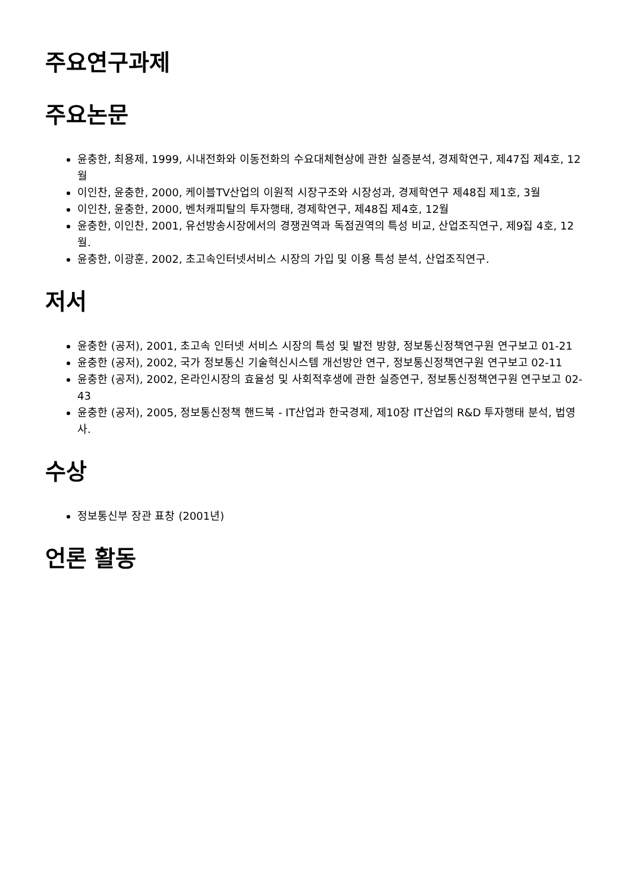주요연구과제
주요논문
윤충한, 최용제, 1999, 시내전화와 이동전화의 수요대체현상에 관한 실증분석, 경제학연구, 제47집 제4호, 12월
이인찬, 윤충한, 2000, 케이블TV산업의 이원적 시장구조와 시장성과, 경제학연구 제48집 제1호, 3월
이인찬, 윤충한, 2000, 벤처캐피탈의 투자행태, 경제학연구, 제48집 제4호, 12월
윤충한, 이인찬, 2001, 유선방송시장에서의 경쟁권역과 독점권역의 특성 비교, 산업조직연구, 제9집 4호, 12월.
윤충한, 이광훈, 2002, 초고속인터넷서비스 시장의 가입 및 이용 특성 분석, 산업조직연구.
저서
윤충한 (공저), 2001, 초고속 인터넷 서비스 시장의 특성 및 발전 방향, 정보통신정책연구원 연구보고 01-21
윤충한 (공저), 2002, 국가 정보통신 기술혁신시스템 개선방안 연구, 정보통신정책연구원 연구보고 02-11
윤충한 (공저), 2002, 온라인시장의 효율성 및 사회적후생에 관한 실증연구, 정보통신정책연구원 연구보고 02-43
윤충한 (공저), 2005, 정보통신정책 핸드북 - IT산업과 한국경제, 제10장 IT산업의 R&D 투자행태 분석, 법영사.
수상
정보통신부 장관 표창 (2001년)
언론 활동